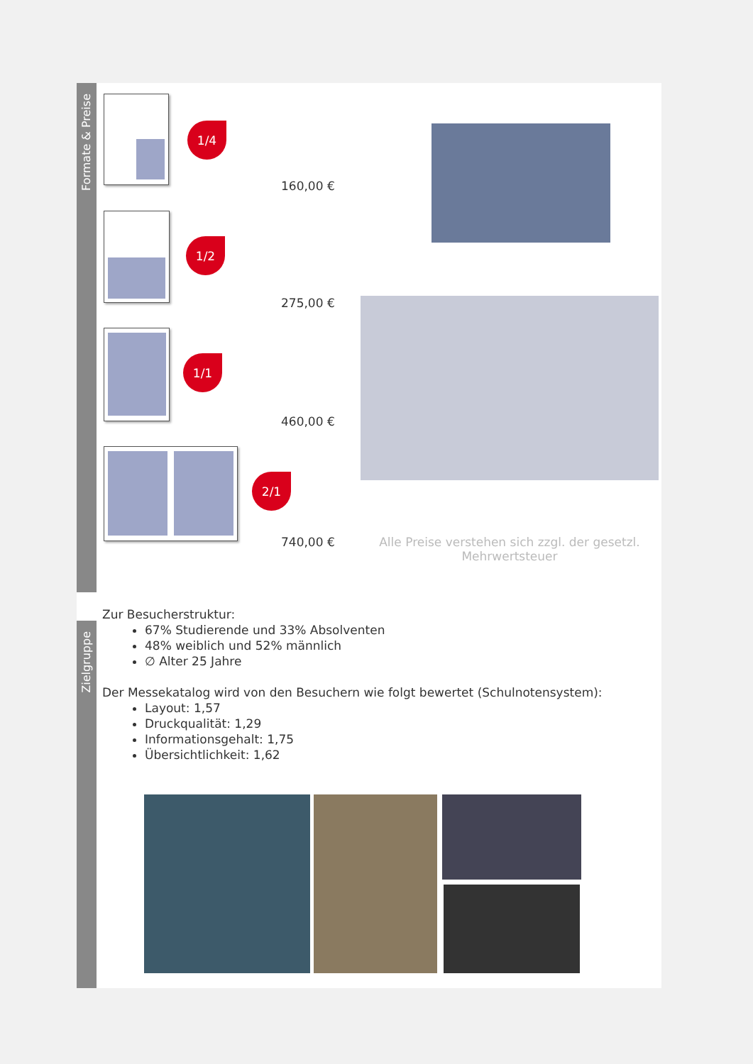Formate & Preise
Zielgruppe
1/4
160,00 €
1/2
275,00 €
1/1
460,00 €
2/1
740,00 €
Alle Preise verstehen sich zzgl. der gesetzl. Mehrwertsteuer
Zur Besucherstruktur:
67% Studierende und 33% Absolventen
48% weiblich und 52% männlich
∅ Alter 25 Jahre
Der Messekatalog wird von den Besuchern wie folgt bewertet (Schulnotensystem):
Layout: 1,57
Druckqualität: 1,29
Informationsgehalt: 1,75
Übersichtlichkeit: 1,62